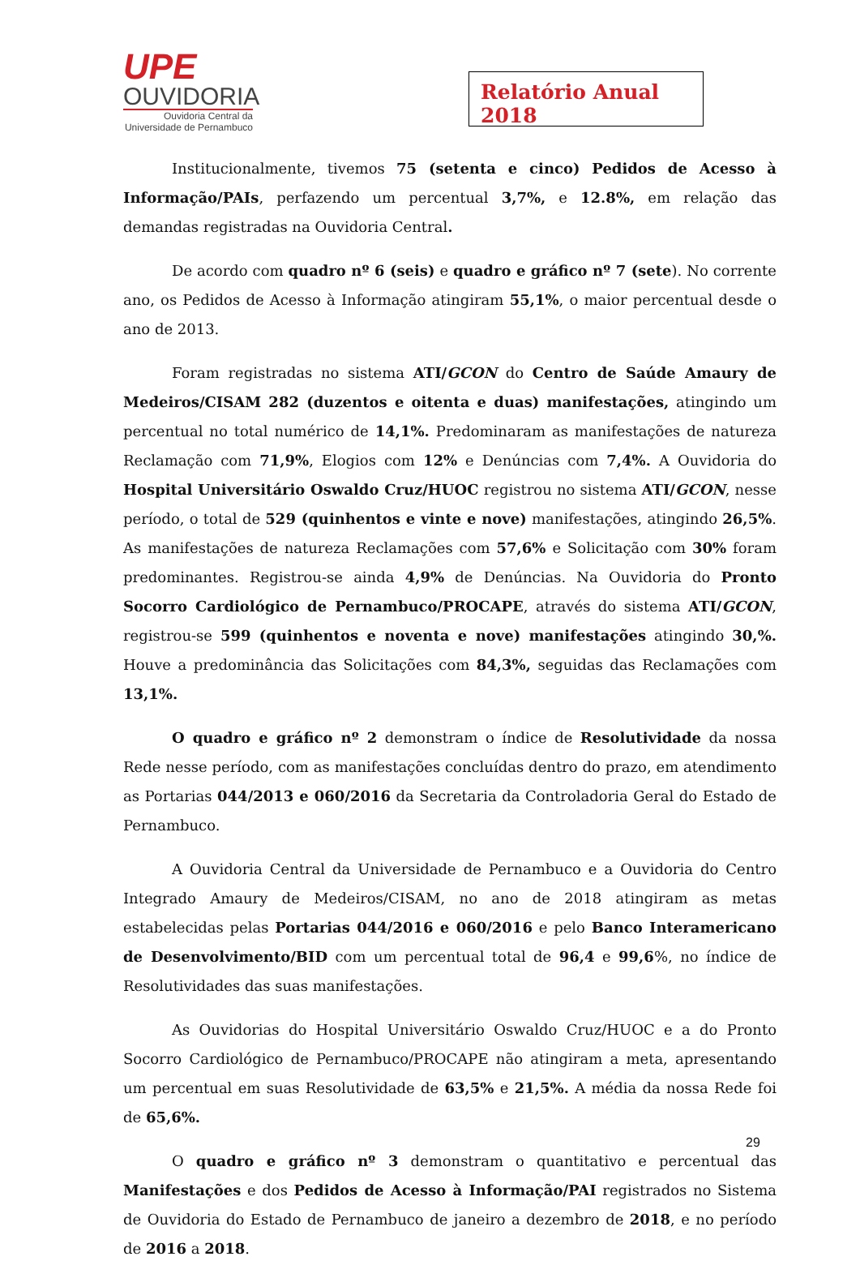UPE
OUVIDORIA
Ouvidoria Central da
Universidade de Pernambuco
Relatório Anual 2018
Institucionalmente, tivemos 75 (setenta e cinco) Pedidos de Acesso à Informação/PAIs, perfazendo um percentual 3,7%, e 12.8%, em relação das demandas registradas na Ouvidoria Central.
De acordo com quadro nº 6 (seis) e quadro e gráfico nº 7 (sete). No corrente ano, os Pedidos de Acesso à Informação atingiram 55,1%, o maior percentual desde o ano de 2013.
Foram registradas no sistema ATI/GCON do Centro de Saúde Amaury de Medeiros/CISAM 282 (duzentos e oitenta e duas) manifestações, atingindo um percentual no total numérico de 14,1%. Predominaram as manifestações de natureza Reclamação com 71,9%, Elogios com 12% e Denúncias com 7,4%. A Ouvidoria do Hospital Universitário Oswaldo Cruz/HUOC registrou no sistema ATI/GCON, nesse período, o total de 529 (quinhentos e vinte e nove) manifestações, atingindo 26,5%. As manifestações de natureza Reclamações com 57,6% e Solicitação com 30% foram predominantes. Registrou-se ainda 4,9% de Denúncias. Na Ouvidoria do Pronto Socorro Cardiológico de Pernambuco/PROCAPE, através do sistema ATI/GCON, registrou-se 599 (quinhentos e noventa e nove) manifestações atingindo 30,%. Houve a predominância das Solicitações com 84,3%, seguidas das Reclamações com 13,1%.
O quadro e gráfico nº 2 demonstram o índice de Resolutividade da nossa Rede nesse período, com as manifestações concluídas dentro do prazo, em atendimento as Portarias 044/2013 e 060/2016 da Secretaria da Controladoria Geral do Estado de Pernambuco.
A Ouvidoria Central da Universidade de Pernambuco e a Ouvidoria do Centro Integrado Amaury de Medeiros/CISAM, no ano de 2018 atingiram as metas estabelecidas pelas Portarias 044/2016 e 060/2016 e pelo Banco Interamericano de Desenvolvimento/BID com um percentual total de 96,4 e 99,6%, no índice de Resolutividades das suas manifestações.
As Ouvidorias do Hospital Universitário Oswaldo Cruz/HUOC e a do Pronto Socorro Cardiológico de Pernambuco/PROCAPE não atingiram a meta, apresentando um percentual em suas Resolutividade de 63,5% e 21,5%. A média da nossa Rede foi de 65,6%.
O quadro e gráfico nº 3 demonstram o quantitativo e percentual das Manifestações e dos Pedidos de Acesso à Informação/PAI registrados no Sistema de Ouvidoria do Estado de Pernambuco de janeiro a dezembro de 2018, e no período de 2016 a 2018.
29